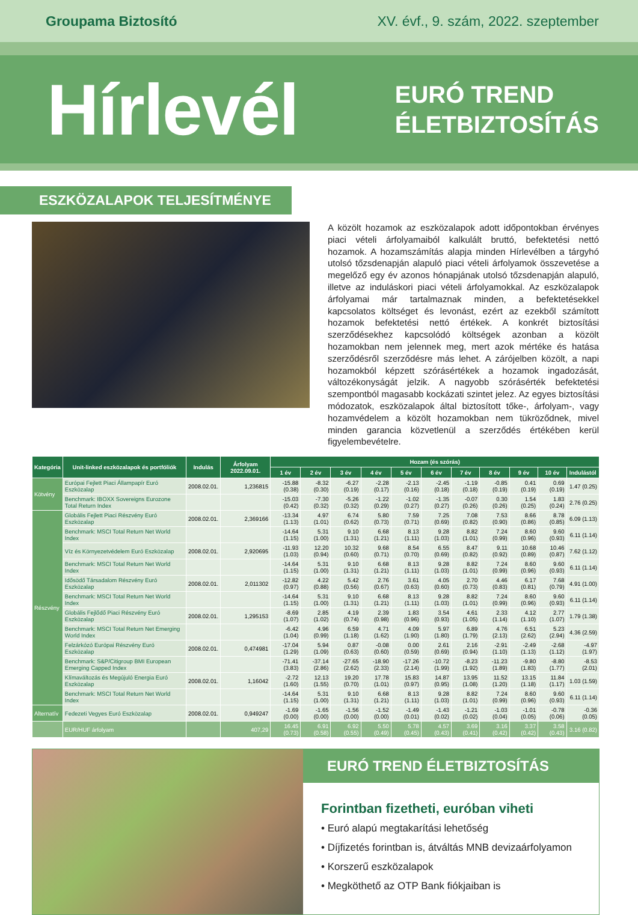Groupama Biztosító XV. évf., 9. szám, 2022. szeptember
Hírlevél
EURÓ TREND
ÉLETBIZTOSÍTÁS
ESZKÖZALAPOK TELJESÍTMÉNYE
A közölt hozamok az eszközalapok adott időpontokban érvényes piaci vételi árfolyamaiból kalkulált bruttó, befektetési nettó hozamok. A hozamszámítás alapja minden Hírlevélben a tárgyhó utolsó tőzsdenapján alapuló piaci vételi árfolyamok összevetése a megelőző egy év azonos hónapjának utolsó tőzsdenapján alapuló, illetve az induláskori piaci vételi árfolyamokkal. Az eszközalapok árfolyamai már tartalmaznak minden, a befektetésekkel kapcsolatos költséget és levonást, ezért az ezekből számított hozamok befektetési nettó értékek. A konkrét biztosítási szerződésekhez kapcsolódó költségek azonban a közölt hozamokban nem jelennek meg, mert azok mértéke és hatása szerződésről szerződésre más lehet. A zárójelben közölt, a napi hozamokból képzett szórásértékek a hozamok ingadozását, változékonyságát jelzik. A nagyobb szórásérték befektetési szempontból magasabb kockázati szintet jelez. Az egyes biztosítási módozatok, eszközalapok által biztosított tőke-, árfolyam-, vagy hozamvédelem a közölt hozamokban nem tükröződnek, mivel minden garancia közvetlenül a szerződés értékében kerül figyelembevételre.
| Kategória | Unit-linked eszközalapok és portfóliók | Indulás | Árfolyam 2022.09.01. | Hozam (és szórás) | | | | | | | | | | |
| --- | --- | --- | --- | --- | --- | --- | --- | --- | --- | --- | --- | --- | --- | --- |
| | | | | 1 év | 2 év | 3 év | 4 év | 5 év | 6 év | 7 év | 8 év | 9 év | 10 év | Indulástól |
| Kötvény | Európai Fejlett Piaci Állampapír Euró Eszközalap | 2008.02.01. | 1,236815 | -15.88 (0.38) | -8.32 (0.30) | -6.27 (0.19) | -2.28 (0.17) | -2.13 (0.16) | -2.45 (0.18) | -1.19 (0.18) | -0.85 (0.19) | 0.41 (0.19) | 0.69 (0.19) | 1.47 (0.25) |
| | Benchmark: IBOXX Sovereigns Eurozone Total Return Index | | | -15.03 (0.42) | -7.30 (0.32) | -5.26 (0.32) | -1.22 (0.29) | -1.02 (0.27) | -1.35 (0.27) | -0.07 (0.26) | 0.30 (0.26) | 1.54 (0.25) | 1.83 (0.24) | 2.76 (0.25) |
| Részvény | Globális Fejlett Piaci Részvény Euró Eszközalap | 2008.02.01. | 2,369166 | -13.34 (1.13) | 4.97 (1.01) | 6.74 (0.62) | 5.80 (0.73) | 7.59 (0.71) | 7.25 (0.69) | 7.08 (0.82) | 7.53 (0.90) | 8.66 (0.86) | 8.78 (0.85) | 6.09 (1.13) |
| | Benchmark: MSCI Total Return Net World Index | | | -14.64 (1.15) | 5.31 (1.00) | 9.10 (1.31) | 6.68 (1.21) | 8.13 (1.11) | 9.28 (1.03) | 8.82 (1.01) | 7.24 (0.99) | 8.60 (0.96) | 9.60 (0.93) | 6.11 (1.14) |
| | Víz és Környezetvédelem Euró Eszközalap | 2008.02.01. | 2,920695 | -11.93 (1.03) | 12.20 (0.94) | 10.32 (0.60) | 9.68 (0.71) | 8.54 (0.70) | 6.55 (0.69) | 8.47 (0.82) | 9.11 (0.92) | 10.68 (0.89) | 10.46 (0.87) | 7.62 (1.12) |
| | Benchmark: MSCI Total Return Net World Index | | | -14.64 (1.15) | 5.31 (1.00) | 9.10 (1.31) | 6.68 (1.21) | 8.13 (1.11) | 9.28 (1.03) | 8.82 (1.01) | 7.24 (0.99) | 8.60 (0.96) | 9.60 (0.93) | 6.11 (1.14) |
| | Idősödő Társadalom Részvény Euró Eszközalap | 2008.02.01. | 2,011302 | -12.82 (0.97) | 4.22 (0.88) | 5.42 (0.56) | 2.76 (0.67) | 3.61 (0.63) | 4.05 (0.60) | 2.70 (0.73) | 4.46 (0.83) | 6.17 (0.81) | 7.68 (0.79) | 4.91 (1.00) |
| | Benchmark: MSCI Total Return Net World Index | | | -14.64 (1.15) | 5.31 (1.00) | 9.10 (1.31) | 6.68 (1.21) | 8.13 (1.11) | 9.28 (1.03) | 8.82 (1.01) | 7.24 (0.99) | 8.60 (0.96) | 9.60 (0.93) | 6.11 (1.14) |
| | Globális Fejlődő Piaci Részvény Euró Eszközalap | 2008.02.01. | 1,295153 | -8.69 (1.07) | 2.85 (1.02) | 4.19 (0.74) | 2.39 (0.98) | 1.83 (0.96) | 3.54 (0.93) | 4.61 (1.05) | 2.33 (1.14) | 4.12 (1.10) | 2.77 (1.07) | 1.79 (1.38) |
| | Benchmark: MSCI Total Return Net Emerging World Index | | | -6.42 (1.04) | 4.96 (0.99) | 6.59 (1.18) | 4.71 (1.62) | 4.09 (1.90) | 5.97 (1.80) | 6.89 (1.79) | 4.76 (2.13) | 6.51 (2.62) | 5.23 (2.94) | 4.36 (2.59) |
| | Felzárkózó Európai Részvény Euró Eszközalap | 2008.02.01. | 0,474981 | -17.04 (1.29) | 5.94 (1.09) | 0.87 (0.63) | -0.08 (0.60) | 0.00 (0.59) | 2.61 (0.69) | 2.16 (0.94) | -2.91 (1.10) | -2.49 (1.13) | -2.68 (1.12) | -4.97 (1.97) |
| | Benchmark: S&P/Citigroup BMI European Emerging Capped Index | | | -71.41 (3.83) | -37.14 (2.86) | -27.65 (2.62) | -18.90 (2.33) | -17.26 (2.14) | -10.72 (1.99) | -8.23 (1.92) | -11.23 (1.89) | -9.80 (1.83) | -8.80 (1.77) | -8.53 (2.01) |
| | Klímaváltozás és Megújuló Energia Euró Eszközalap | 2008.02.01. | 1,16042 | -2.72 (1.60) | 12.13 (1.55) | 19.20 (0.70) | 17.78 (1.01) | 15.83 (0.97) | 14.87 (0.95) | 13.95 (1.08) | 11.52 (1.20) | 13.15 (1.18) | 11.84 (1.17) | 1.03 (1.59) |
| | Benchmark: MSCI Total Return Net World Index | | | -14.64 (1.15) | 5.31 (1.00) | 9.10 (1.31) | 6.68 (1.21) | 8.13 (1.11) | 9.28 (1.03) | 8.82 (1.01) | 7.24 (0.99) | 8.60 (0.96) | 9.60 (0.93) | 6.11 (1.14) |
| Alternatív | Fedezeti Vegyes Euró Eszközalap | 2008.02.01. | 0,949247 | -1.69 (0.00) | -1.65 (0.00) | -1.56 (0.00) | -1.52 (0.00) | -1.49 (0.01) | -1.43 (0.02) | -1.21 (0.02) | -1.03 (0.04) | -1.01 (0.05) | -0.78 (0.06) | -0.36 (0.05) |
| | EUR/HUF árfolyam | | 407,29 | 16.45 (0.73) | 6.91 (0.58) | 6.92 (0.55) | 5.50 (0.49) | 5.78 (0.45) | 4.57 (0.43) | 3.69 (0.41) | 3.16 (0.42) | 3.37 (0.42) | 3.58 (0.43) | 3.16 (0.82) |
EURÓ TREND ÉLETBIZTOSÍTÁS
Forintban fizetheti, euróban viheti
• Euró alapú megtakarítási lehetőség
• Díjfizetés forintban is, átváltás MNB devizaárfolyamon
• Korszerű eszközalapok
• Megköthető az OTP Bank fiókjaiban is